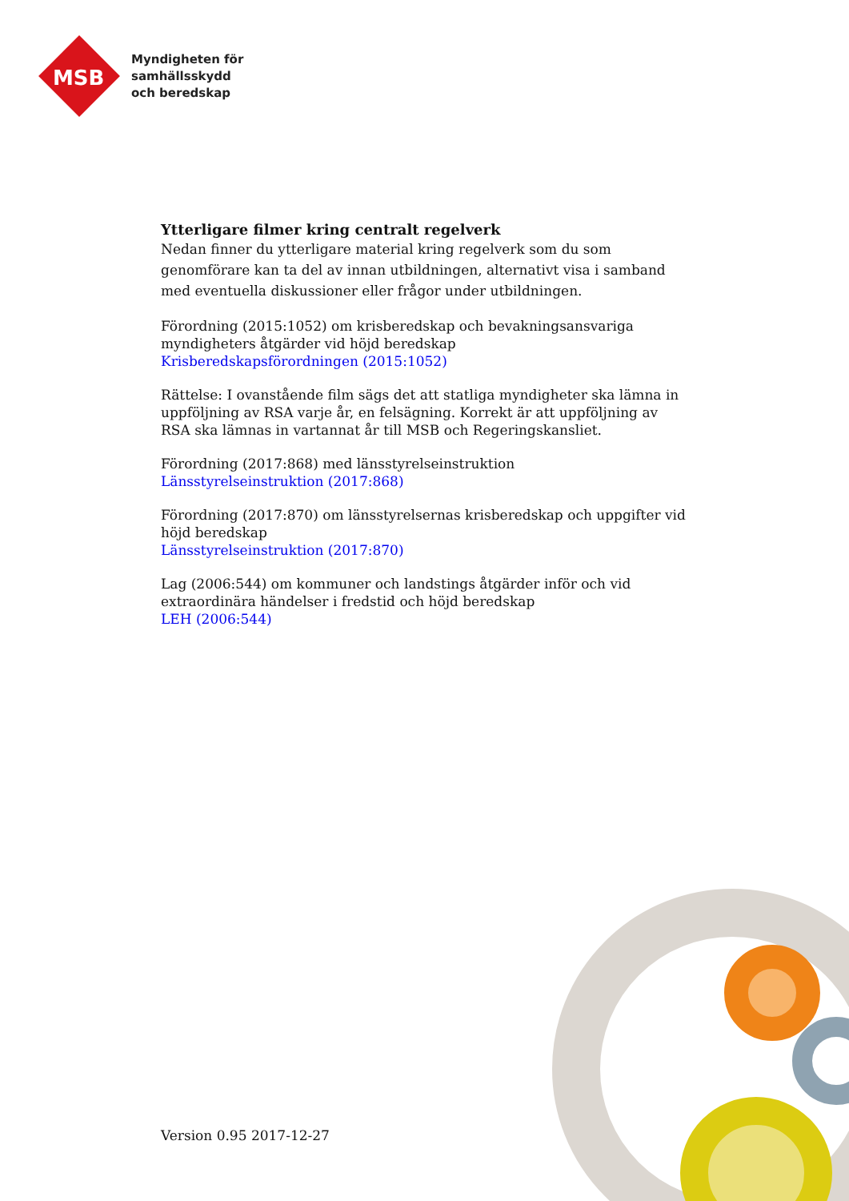MSB
Myndigheten för
samhällsskydd
och beredskap
Ytterligare filmer kring centralt regelverk
Nedan finner du ytterligare material kring regelverk som du som genomförare kan ta del av innan utbildningen, alternativt visa i samband med eventuella diskussioner eller frågor under utbildningen.
Förordning (2015:1052) om krisberedskap och bevakningsansvariga myndigheters åtgärder vid höjd beredskap
Krisberedskapsförordningen (2015:1052)
Rättelse: I ovanstående film sägs det att statliga myndigheter ska lämna in uppföljning av RSA varje år, en felsägning. Korrekt är att uppföljning av RSA ska lämnas in vartannat år till MSB och Regeringskansliet.
Förordning (2017:868) med länsstyrelseinstruktion
Länsstyrelseinstruktion (2017:868)
Förordning (2017:870) om länsstyrelsernas krisberedskap och uppgifter vid höjd beredskap
Länsstyrelseinstruktion (2017:870)
Lag (2006:544) om kommuner och landstings åtgärder inför och vid extraordinära händelser i fredstid och höjd beredskap
LEH (2006:544)
Version 0.95 2017-12-27